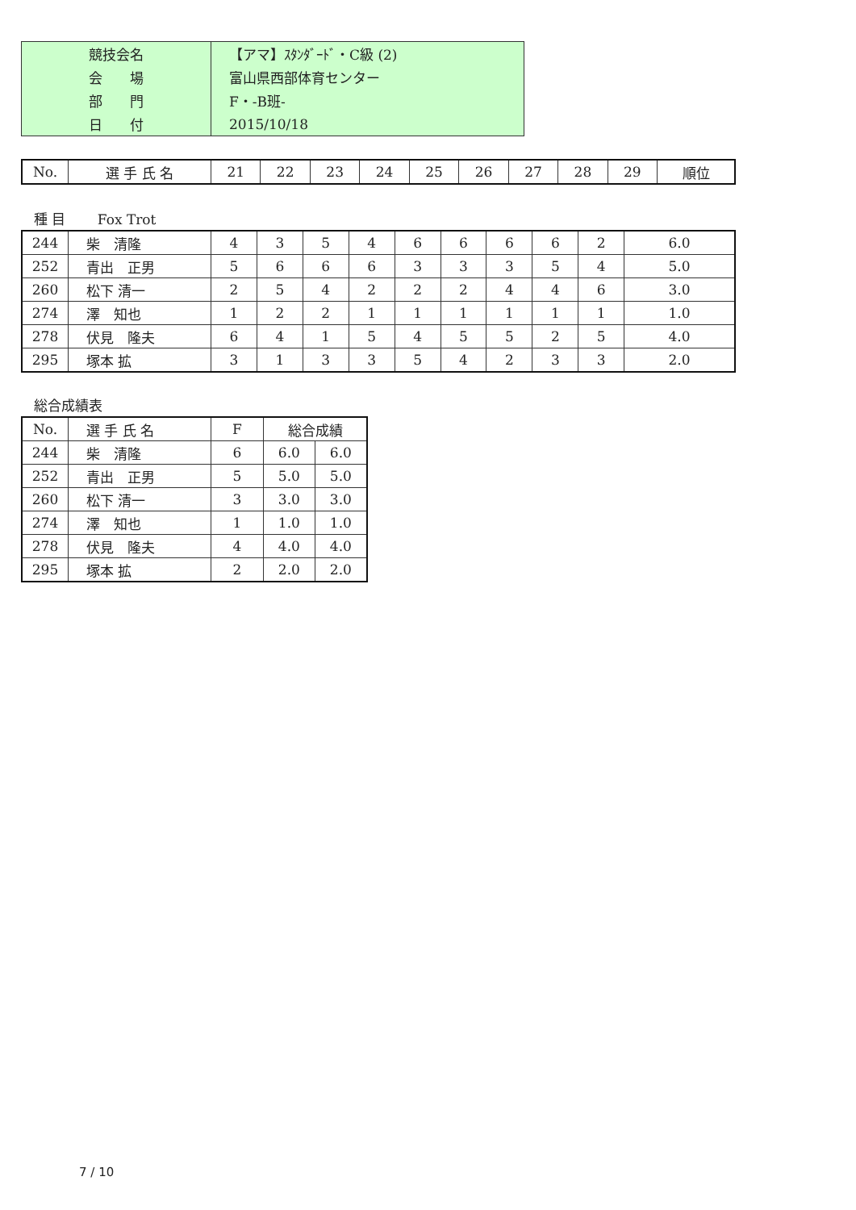| 競技会名 | 【アマ】ｽﾀﾝﾀﾞｰﾄﾞ・C級 (2) |
| 会 場 | 富山県西部体育センター |
| 部 門 | F・-B班- |
| 日 付 | 2015/10/18 |
| No. | 選 手 氏 名 | 21 | 22 | 23 | 24 | 25 | 26 | 27 | 28 | 29 | 順位 |
種 目　　 Fox Trot
| 244 | 柴 清隆 | 4 | 3 | 5 | 4 | 6 | 6 | 6 | 6 | 2 | 6.0 |
| 252 | 青出 正男 | 5 | 6 | 6 | 6 | 3 | 3 | 3 | 5 | 4 | 5.0 |
| 260 | 松下 清一 | 2 | 5 | 4 | 2 | 2 | 2 | 4 | 4 | 6 | 3.0 |
| 274 | 澤 知也 | 1 | 2 | 2 | 1 | 1 | 1 | 1 | 1 | 1 | 1.0 |
| 278 | 伏見 隆夫 | 6 | 4 | 1 | 5 | 4 | 5 | 5 | 2 | 5 | 4.0 |
| 295 | 塚本 拡 | 3 | 1 | 3 | 3 | 5 | 4 | 2 | 3 | 3 | 2.0 |
総合成績表
| No. | 選 手 氏 名 | F | 総合成績 | |
| 244 | 柴 清隆 | 6 | 6.0 | 6.0 |
| 252 | 青出 正男 | 5 | 5.0 | 5.0 |
| 260 | 松下 清一 | 3 | 3.0 | 3.0 |
| 274 | 澤 知也 | 1 | 1.0 | 1.0 |
| 278 | 伏見 隆夫 | 4 | 4.0 | 4.0 |
| 295 | 塚本 拡 | 2 | 2.0 | 2.0 |
7 / 10